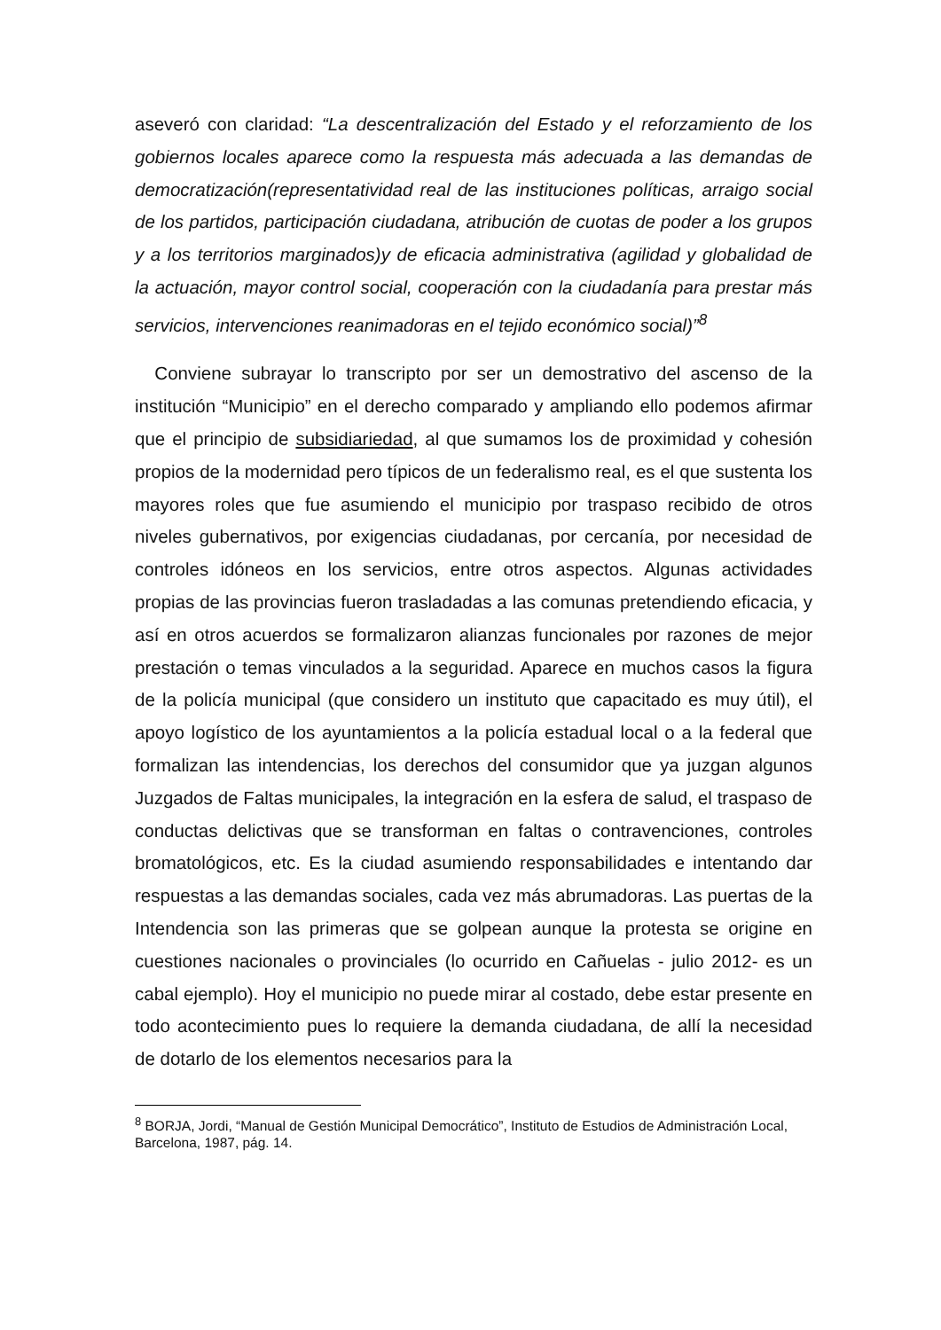aseveró con claridad: “La descentralización del Estado y el reforzamiento de los gobiernos locales aparece como la respuesta más adecuada a las demandas de democratización(representatividad real de las instituciones políticas, arraigo social de los partidos, participación ciudadana, atribución de cuotas de poder a los grupos y a los territorios marginados)y de eficacia administrativa (agilidad y globalidad de la actuación, mayor control social, cooperación con la ciudadanía para prestar más servicios, intervenciones reanimadoras en el tejido económico social)”<sup>8</sup>
Conviene subrayar lo transcripto por ser un demostrativo del ascenso de la institución “Municipio” en el derecho comparado y ampliando ello podemos afirmar que el principio de subsidiariedad, al que sumamos los de proximidad y cohesión propios de la modernidad pero típicos de un federalismo real, es el que sustenta los mayores roles que fue asumiendo el municipio por traspaso recibido de otros niveles gubernativos, por exigencias ciudadanas, por cercanía, por necesidad de controles idóneos en los servicios, entre otros aspectos. Algunas actividades propias de las provincias fueron trasladadas a las comunas pretendiendo eficacia, y así en otros acuerdos se formalizaron alianzas funcionales por razones de mejor prestación o temas vinculados a la seguridad. Aparece en muchos casos la figura de la policía municipal (que considero un instituto que capacitado es muy útil), el apoyo logístico de los ayuntamientos a la policía estadual local o a la federal que formalizan las intendencias, los derechos del consumidor que ya juzgan algunos Juzgados de Faltas municipales, la integración en la esfera de salud, el traspaso de conductas delictivas que se transforman en faltas o contravenciones, controles bromatológicos, etc. Es la ciudad asumiendo responsabilidades e intentando dar respuestas a las demandas sociales, cada vez más abrumadoras. Las puertas de la Intendencia son las primeras que se golpean aunque la protesta se origine en cuestiones nacionales o provinciales (lo ocurrido en Cañuelas - julio 2012- es un cabal ejemplo). Hoy el municipio no puede mirar al costado, debe estar presente en todo acontecimiento pues lo requiere la demanda ciudadana, de allí la necesidad de dotarlo de los elementos necesarios para la
<sup>8</sup> BORJA, Jordi, “Manual de Gestión Municipal Democrático”, Instituto de Estudios de Administración Local, Barcelona, 1987, pág. 14.